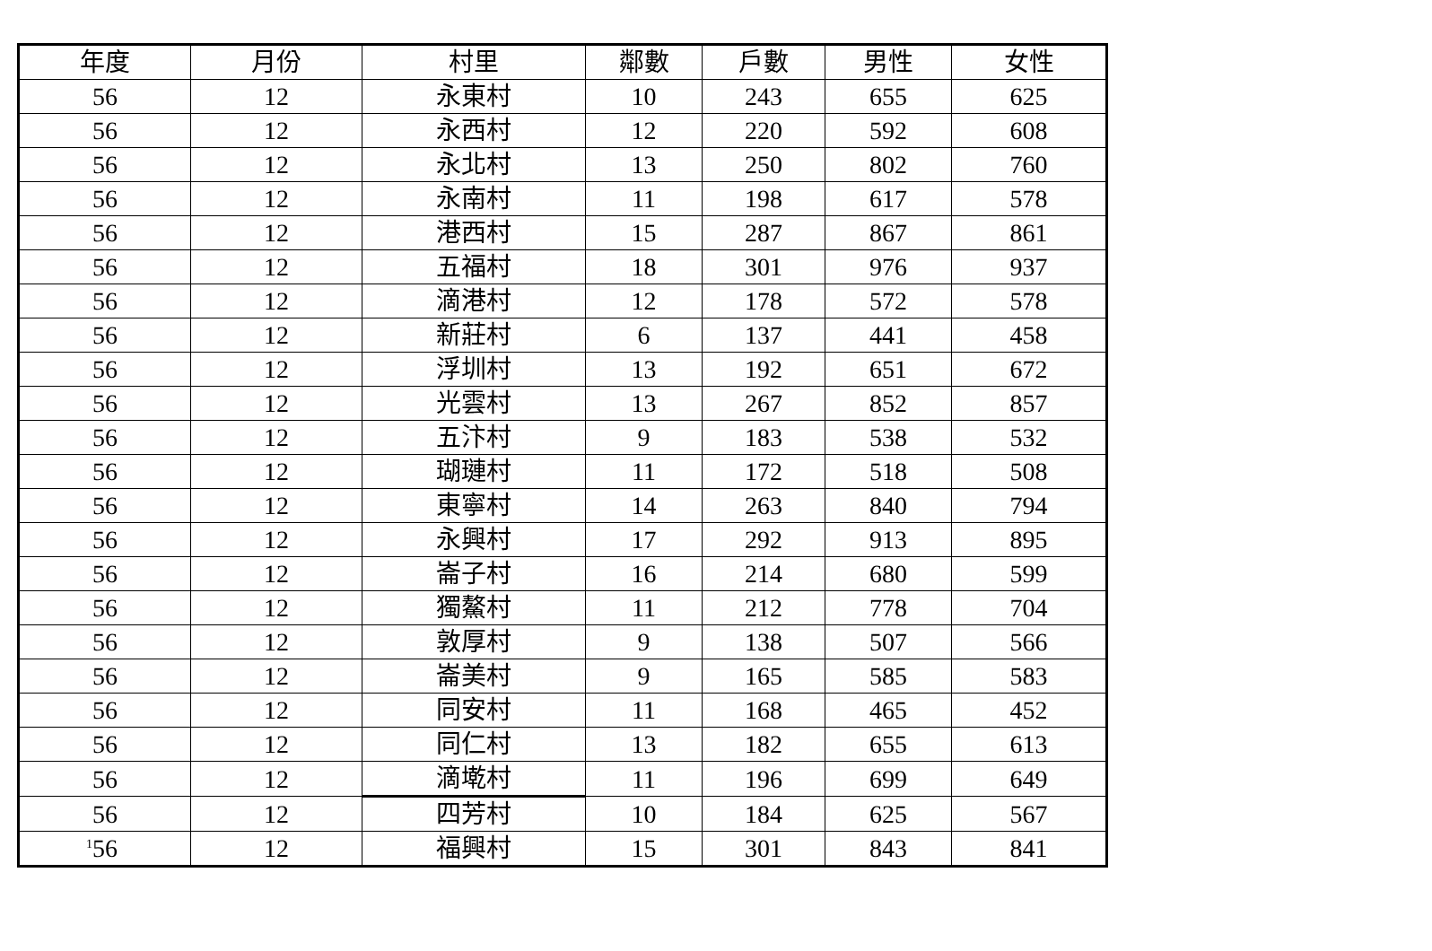| 年度 | 月份 | 村里 | 鄰數 | 戶數 | 男性 | 女性 |
| --- | --- | --- | --- | --- | --- | --- |
| 56 | 12 | 永東村 | 10 | 243 | 655 | 625 |
| 56 | 12 | 永西村 | 12 | 220 | 592 | 608 |
| 56 | 12 | 永北村 | 13 | 250 | 802 | 760 |
| 56 | 12 | 永南村 | 11 | 198 | 617 | 578 |
| 56 | 12 | 港西村 | 15 | 287 | 867 | 861 |
| 56 | 12 | 五福村 | 18 | 301 | 976 | 937 |
| 56 | 12 | 滴港村 | 12 | 178 | 572 | 578 |
| 56 | 12 | 新莊村 | 6 | 137 | 441 | 458 |
| 56 | 12 | 浮圳村 | 13 | 192 | 651 | 672 |
| 56 | 12 | 光雲村 | 13 | 267 | 852 | 857 |
| 56 | 12 | 五汴村 | 9 | 183 | 538 | 532 |
| 56 | 12 | 瑚璉村 | 11 | 172 | 518 | 508 |
| 56 | 12 | 東寧村 | 14 | 263 | 840 | 794 |
| 56 | 12 | 永興村 | 17 | 292 | 913 | 895 |
| 56 | 12 | 崙子村 | 16 | 214 | 680 | 599 |
| 56 | 12 | 獨鰲村 | 11 | 212 | 778 | 704 |
| 56 | 12 | 敦厚村 | 9 | 138 | 507 | 566 |
| 56 | 12 | 崙美村 | 9 | 165 | 585 | 583 |
| 56 | 12 | 同安村 | 11 | 168 | 465 | 452 |
| 56 | 12 | 同仁村 | 13 | 182 | 655 | 613 |
| 56 | 12 | 滴墘村 | 11 | 196 | 699 | 649 |
| 56 | 12 | 四芳村 | 10 | 184 | 625 | 567 |
| 56 | 12 | 福興村 | 15 | 301 | 843 | 841 |
1